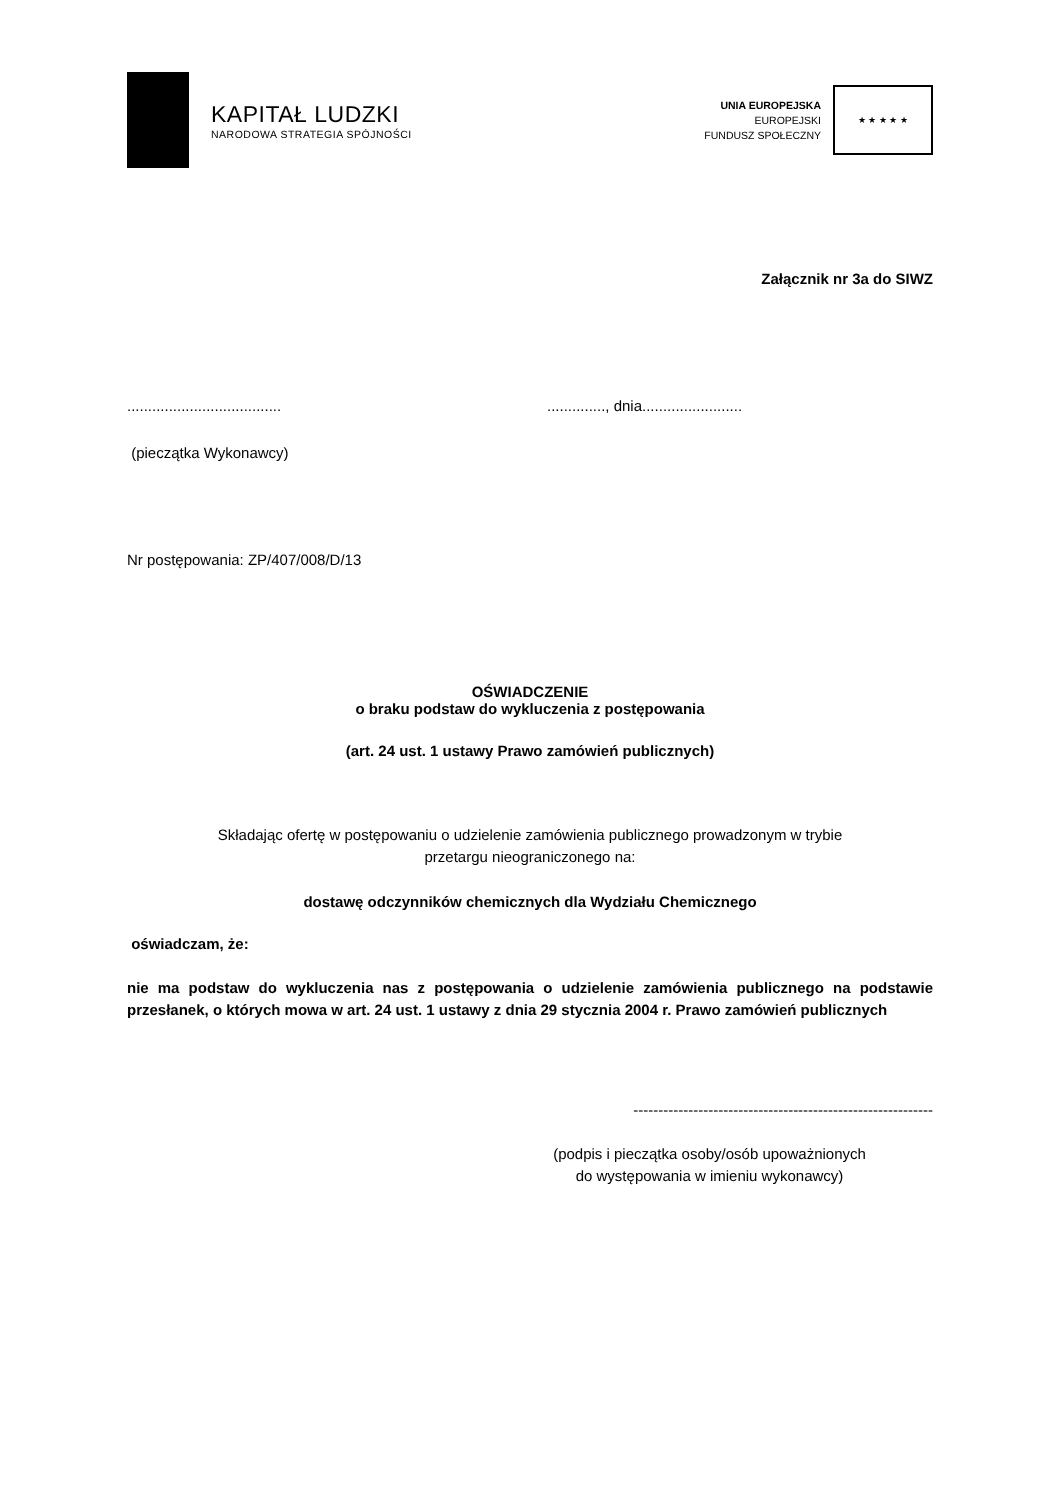KAPITAŁ LUDZKI
NARODOWA STRATEGIA SPÓJNOŚCI
UNIA EUROPEJSKA
EUROPEJSKI
FUNDUSZ SPOŁECZNY
★ ★ ★ ★ ★
Załącznik nr 3a do SIWZ
..................................... .............., dnia........................
(pieczątka Wykonawcy)
Nr postępowania: ZP/407/008/D/13
OŚWIADCZENIE
o braku podstaw do wykluczenia z postępowania
(art. 24 ust. 1 ustawy Prawo zamówień publicznych)
Składając ofertę w postępowaniu o udzielenie zamówienia publicznego prowadzonym w trybie
przetargu nieograniczonego na:
dostawę odczynników chemicznych dla Wydziału Chemicznego
oświadczam, że:
nie ma podstaw do wykluczenia nas z postępowania o udzielenie zamówienia publicznego na podstawie przesłanek, o których mowa w art. 24 ust. 1 ustawy z dnia 29 stycznia 2004 r. Prawo zamówień publicznych
------------------------------------------------------------
(podpis i pieczątka osoby/osób upoważnionych
do występowania w imieniu wykonawcy)